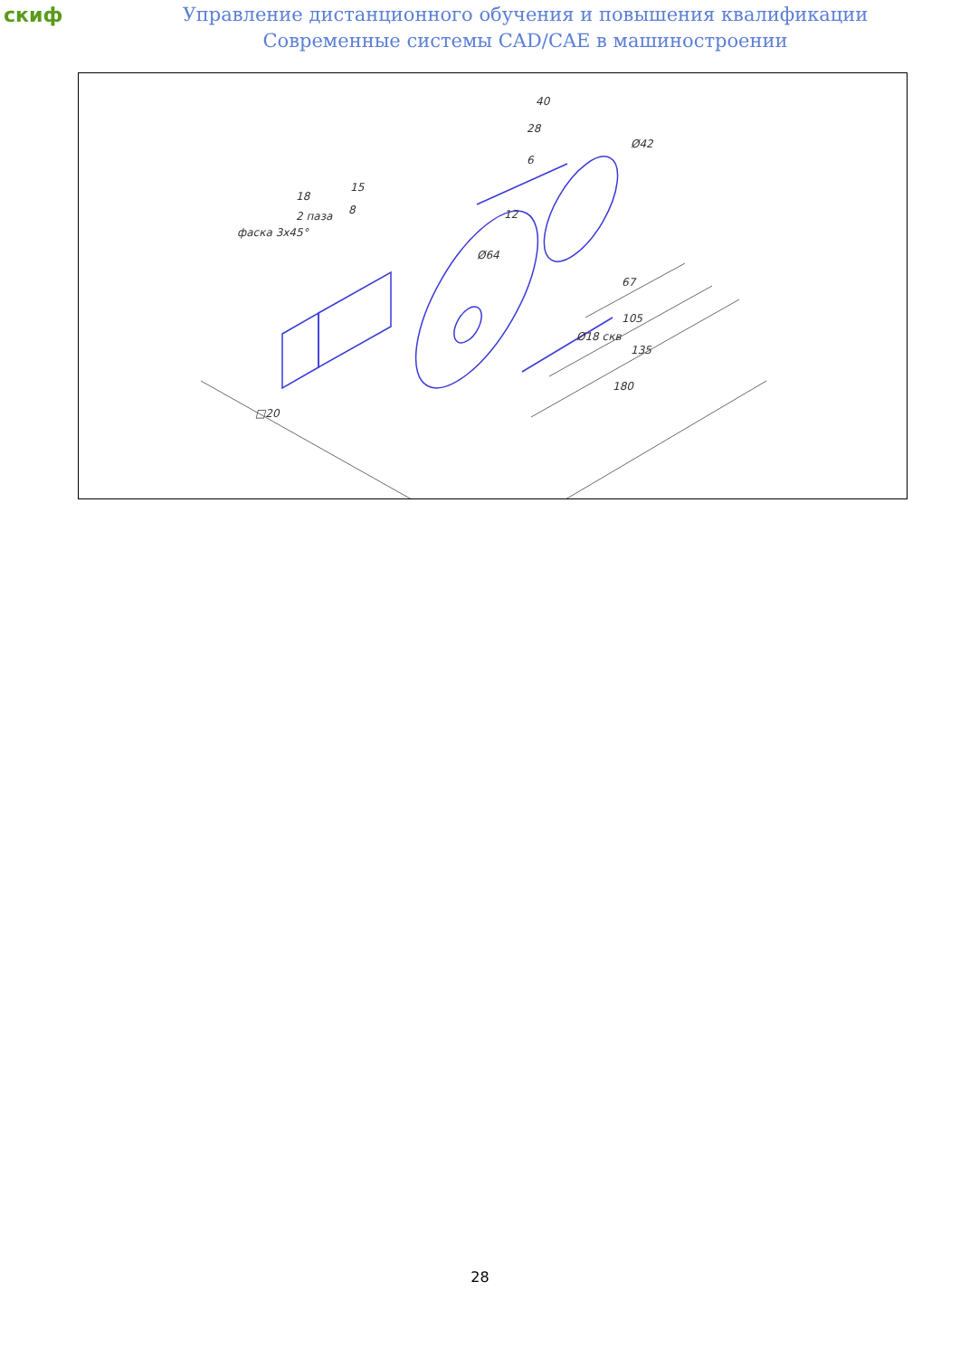скиф
Управление дистанционного обучения и повышения квалификации
Современные системы CAD/CAE в машиностроении
40
28
Ø42
15
18
2 паза
фаска 3x45°
12
Ø18 скв
67
105
135
180
□20
Ø64
6
8
28